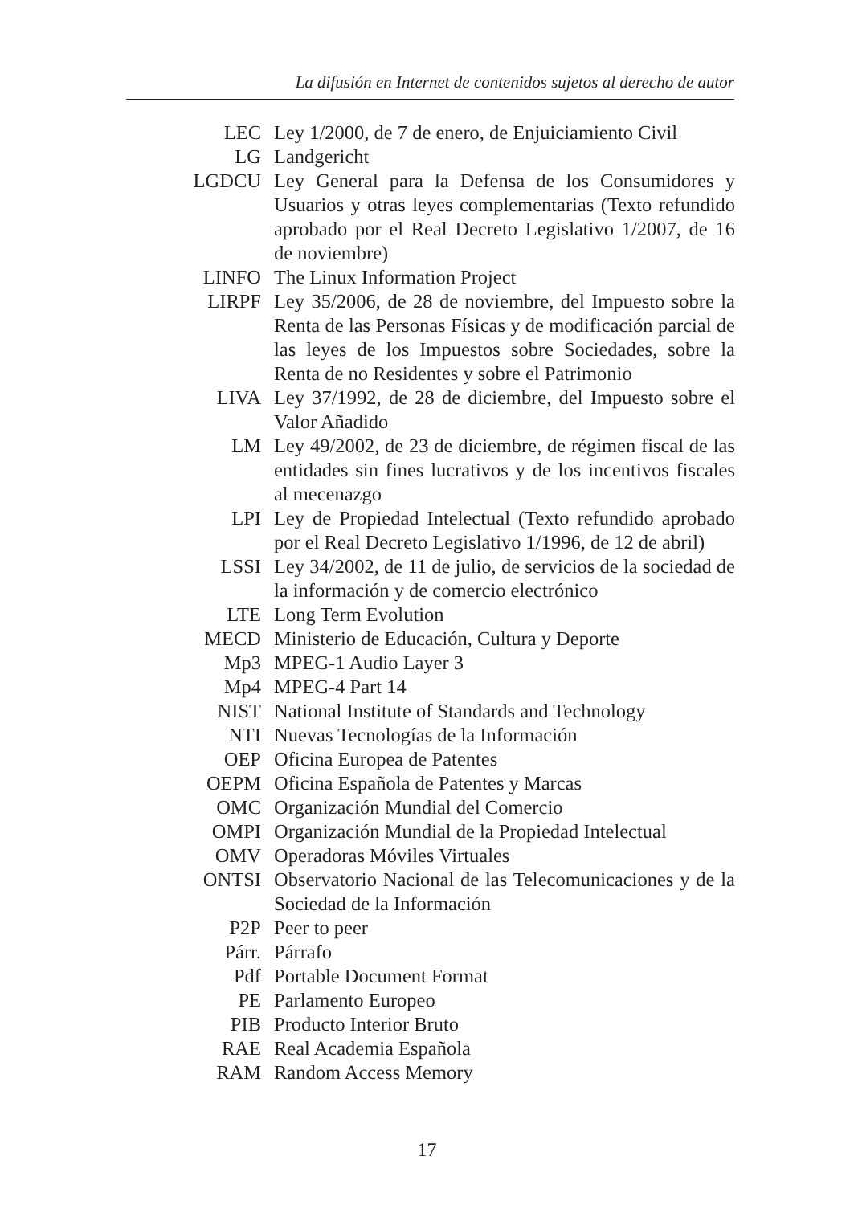La difusión en Internet de contenidos sujetos al derecho de autor
| LEC | Ley 1/2000, de 7 de enero, de Enjuiciamiento Civil |
| LG | Landgericht |
| LGDCU | Ley General para la Defensa de los Consumidores y Usuarios y otras leyes complementarias (Texto refundido aprobado por el Real Decreto Legislativo 1/2007, de 16 de noviembre) |
| LINFO | The Linux Information Project |
| LIRPF | Ley 35/2006, de 28 de noviembre, del Impuesto sobre la Renta de las Personas Físicas y de modificación parcial de las leyes de los Impuestos sobre Sociedades, sobre la Renta de no Residentes y sobre el Patrimonio |
| LIVA | Ley 37/1992, de 28 de diciembre, del Impuesto sobre el Valor Añadido |
| LM | Ley 49/2002, de 23 de diciembre, de régimen fiscal de las entidades sin fines lucrativos y de los incentivos fiscales al mecenazgo |
| LPI | Ley de Propiedad Intelectual (Texto refundido aprobado por el Real Decreto Legislativo 1/1996, de 12 de abril) |
| LSSI | Ley 34/2002, de 11 de julio, de servicios de la sociedad de la información y de comercio electrónico |
| LTE | Long Term Evolution |
| MECD | Ministerio de Educación, Cultura y Deporte |
| Mp3 | MPEG-1 Audio Layer 3 |
| Mp4 | MPEG-4 Part 14 |
| NIST | National Institute of Standards and Technology |
| NTI | Nuevas Tecnologías de la Información |
| OEP | Oficina Europea de Patentes |
| OEPM | Oficina Española de Patentes y Marcas |
| OMC | Organización Mundial del Comercio |
| OMPI | Organización Mundial de la Propiedad Intelectual |
| OMV | Operadoras Móviles Virtuales |
| ONTSI | Observatorio Nacional de las Telecomunicaciones y de la Sociedad de la Información |
| P2P | Peer to peer |
| Párr. | Párrafo |
| Pdf | Portable Document Format |
| PE | Parlamento Europeo |
| PIB | Producto Interior Bruto |
| RAE | Real Academia Española |
| RAM | Random Access Memory |
17